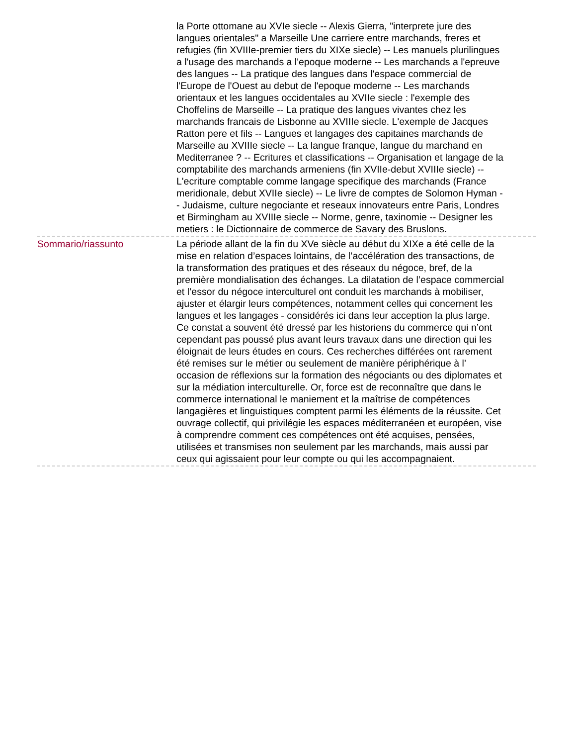la Porte ottomane au XVIe siecle -- Alexis Gierra, "interprete jure des langues orientales" a Marseille Une carriere entre marchands, freres et refugies (fin XVIIIe-premier tiers du XIXe siecle) -- Les manuels plurilingues a l'usage des marchands a l'epoque moderne -- Les marchands a l'epreuve des langues -- La pratique des langues dans l'espace commercial de l'Europe de l'Ouest au debut de l'epoque moderne -- Les marchands orientaux et les langues occidentales au XVIIe siecle : l'exemple des Choffelins de Marseille -- La pratique des langues vivantes chez les marchands francais de Lisbonne au XVIIIe siecle. L'exemple de Jacques Ratton pere et fils -- Langues et langages des capitaines marchands de Marseille au XVIIIe siecle -- La langue franque, langue du marchand en Mediterranee ? -- Ecritures et classifications -- Organisation et langage de la comptabilite des marchands armeniens (fin XVIIe-debut XVIIIe siecle) -- L'ecriture comptable comme langage specifique des marchands (France meridionale, debut XVIIe siecle) -- Le livre de comptes de Solomon Hyman -- Judaisme, culture negociante et reseaux innovateurs entre Paris, Londres et Birmingham au XVIIIe siecle -- Norme, genre, taxinomie -- Designer les metiers : le Dictionnaire de commerce de Savary des Bruslons.
Sommario/riassunto La période allant de la fin du XVe siècle au début du XIXe a été celle de la mise en relation d’espaces lointains, de l’accélération des transactions, de la transformation des pratiques et des réseaux du négoce, bref, de la première mondialisation des échanges. La dilatation de l’espace commercial et l’essor du négoce interculturel ont conduit les marchands à mobiliser, ajuster et élargir leurs compétences, notamment celles qui concernent les langues et les langages - considérés ici dans leur acception la plus large. Ce constat a souvent été dressé par les historiens du commerce qui n’ont cependant pas poussé plus avant leurs travaux dans une direction qui les éloignait de leurs études en cours. Ces recherches différées ont rarement été remises sur le métier ou seulement de manière périphérique à l’ occasion de réflexions sur la formation des négociants ou des diplomates et sur la médiation interculturelle. Or, force est de reconnaître que dans le commerce international le maniement et la maîtrise de compétences langagières et linguistiques comptent parmi les éléments de la réussite. Cet ouvrage collectif, qui privilégie les espaces méditerranéen et européen, vise à comprendre comment ces compétences ont été acquises, pensées, utilisées et transmises non seulement par les marchands, mais aussi par ceux qui agissaient pour leur compte ou qui les accompagnaient.